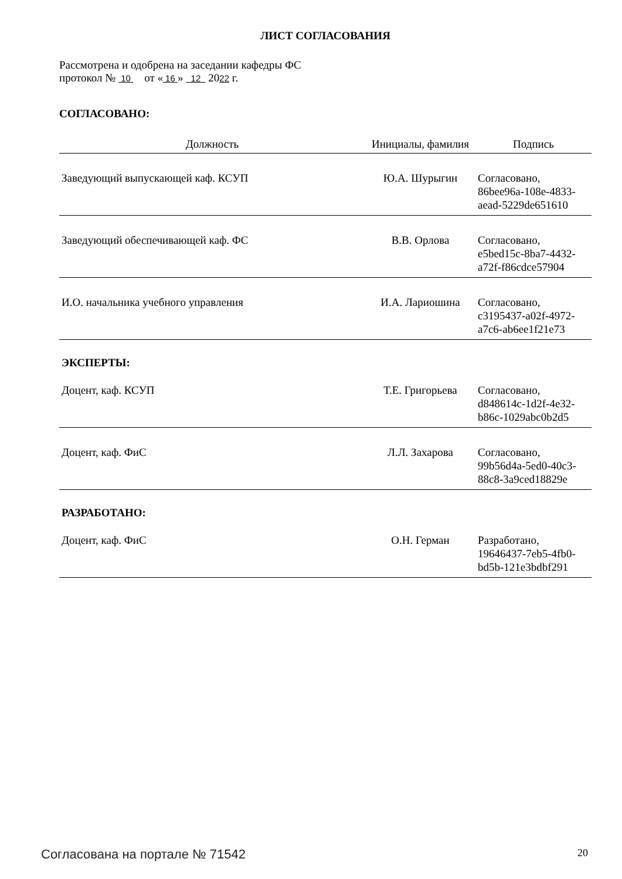ЛИСТ СОГЛАСОВАНИЯ
Рассмотрена и одобрена на заседании кафедры ФС
протокол № 10 от « 16 » 12 2022 г.
СОГЛАСОВАНО:
| Должность | Инициалы, фамилия | Подпись |
| --- | --- | --- |
| Заведующий выпускающей каф. КСУП | Ю.А. Шурыгин | Согласовано, 86bee96a-108e-4833- aead-5229de651610 |
| Заведующий обеспечивающей каф. ФС | В.В. Орлова | Согласовано, e5bed15c-8ba7-4432- a72f-f86cdce57904 |
| И.О. начальника учебного управления | И.А. Лариошина | Согласовано, c3195437-a02f-4972- a7c6-ab6ee1f21e73 |
ЭКСПЕРТЫ:
| Доцент, каф. КСУП | Т.Е. Григорьева | Согласовано, d848614c-1d2f-4e32- b86c-1029abc0b2d5 |
| Доцент, каф. ФиС | Л.Л. Захарова | Согласовано, 99b56d4a-5ed0-40c3- 88c8-3a9ced18829e |
РАЗРАБОТАНО:
| Доцент, каф. ФиС | О.Н. Герман | Разработано, 19646437-7eb5-4fb0- bd5b-121e3bdbf291 |
Согласована на портале № 71542 20